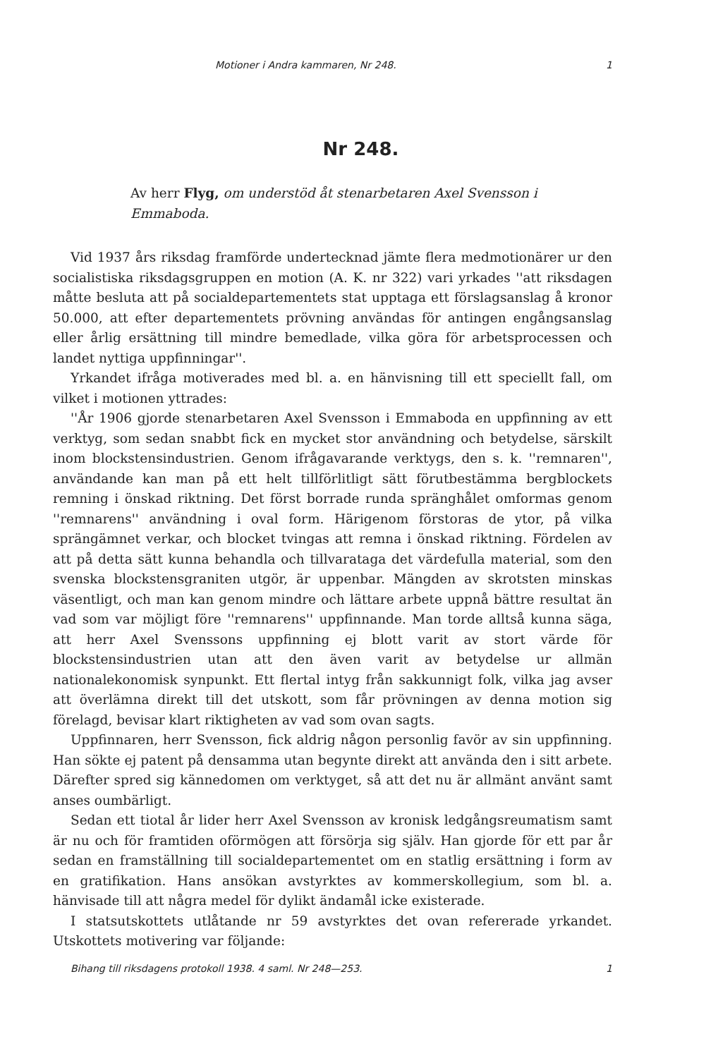Motioner i Andra kammaren, Nr 248. 1
Nr 248.
Av herr Flyg, om understöd åt stenarbetaren Axel Svensson i Emmaboda.
Vid 1937 års riksdag framförde undertecknad jämte flera medmotionärer ur den socialistiska riksdagsgruppen en motion (A. K. nr 322) vari yrkades ''att riksdagen måtte besluta att på socialdepartementets stat upptaga ett förslagsanslag å kronor 50.000, att efter departementets prövning användas för antingen engångsanslag eller årlig ersättning till mindre bemedlade, vilka göra för arbetsprocessen och landet nyttiga uppfinningar''.
Yrkandet ifråga motiverades med bl. a. en hänvisning till ett speciellt fall, om vilket i motionen yttrades:
''År 1906 gjorde stenarbetaren Axel Svensson i Emmaboda en uppfinning av ett verktyg, som sedan snabbt fick en mycket stor användning och betydelse, särskilt inom blockstensindustrien. Genom ifrågavarande verktygs, den s. k. ''remnaren'', användande kan man på ett helt tillförlitligt sätt förutbestämma bergblockets remning i önskad riktning. Det först borrade runda spränghålet omformas genom ''remnarens'' användning i oval form. Härigenom förstoras de ytor, på vilka sprängämnet verkar, och blocket tvingas att remna i önskad riktning. Fördelen av att på detta sätt kunna behandla och tillvarataga det värdefulla material, som den svenska blockstensgraniten utgör, är uppenbar. Mängden av skrotsten minskas väsentligt, och man kan genom mindre och lättare arbete uppnå bättre resultat än vad som var möjligt före ''remnarens'' uppfinnande. Man torde alltså kunna säga, att herr Axel Svenssons uppfinning ej blott varit av stort värde för blockstensindustrien utan att den även varit av betydelse ur allmän nationalekonomisk synpunkt. Ett flertal intyg från sakkunnigt folk, vilka jag avser att överlämna direkt till det utskott, som får prövningen av denna motion sig förelagd, bevisar klart riktigheten av vad som ovan sagts.
Uppfinnaren, herr Svensson, fick aldrig någon personlig favör av sin uppfinning. Han sökte ej patent på densamma utan begynte direkt att använda den i sitt arbete. Därefter spred sig kännedomen om verktyget, så att det nu är allmänt använt samt anses oumbärligt.
Sedan ett tiotal år lider herr Axel Svensson av kronisk ledgångsreumatism samt är nu och för framtiden oförmögen att försörja sig själv. Han gjorde för ett par år sedan en framställning till socialdepartementet om en statlig ersättning i form av en gratifikation. Hans ansökan avstyrktes av kommerskollegium, som bl. a. hänvisade till att några medel för dylikt ändamål icke existerade.
I statsutskottets utlåtande nr 59 avstyrktes det ovan refererade yrkandet. Utskottets motivering var följande:
Bihang till riksdagens protokoll 1938. 4 saml. Nr 248—253. 1